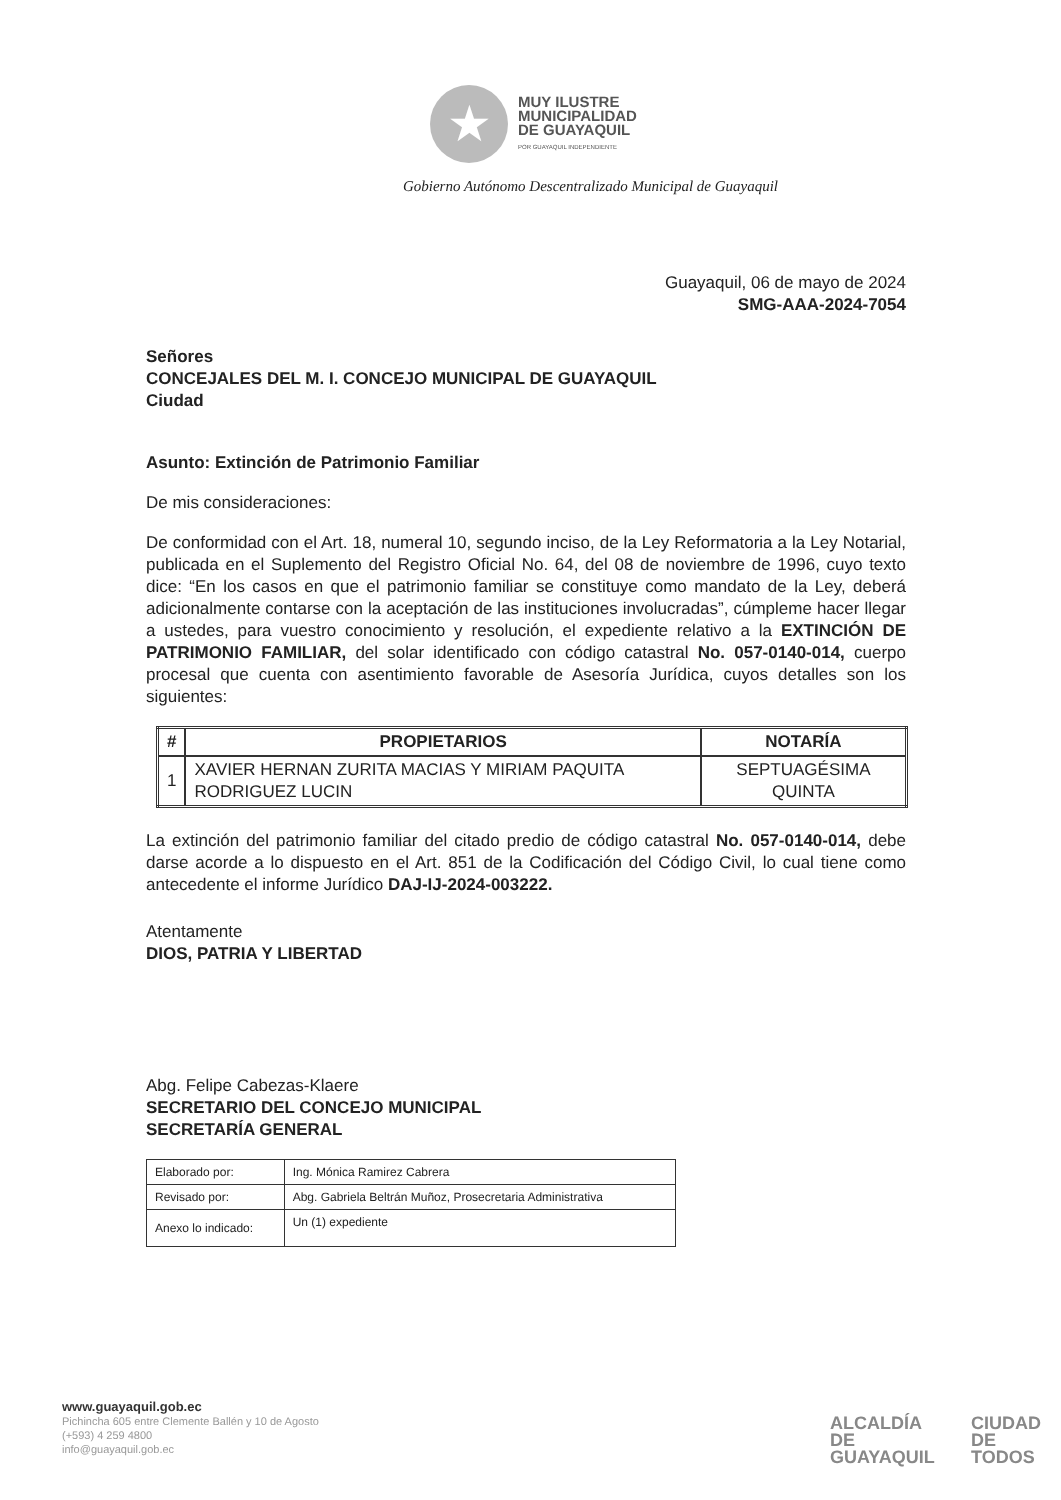★
MUY ILUSTRE
MUNICIPALIDAD
DE GUAYAQUIL
POR GUAYAQUIL INDEPENDIENTE
Gobierno Autónomo Descentralizado Municipal de Guayaquil
Guayaquil, 06 de mayo de 2024
SMG-AAA-2024-7054
Señores
CONCEJALES DEL M. I. CONCEJO MUNICIPAL DE GUAYAQUIL
Ciudad
Asunto: Extinción de Patrimonio Familiar
De mis consideraciones:
De conformidad con el Art. 18, numeral 10, segundo inciso, de la Ley Reformatoria a la Ley Notarial, publicada en el Suplemento del Registro Oficial No. 64, del 08 de noviembre de 1996, cuyo texto dice: “En los casos en que el patrimonio familiar se constituye como mandato de la Ley, deberá adicionalmente contarse con la aceptación de las instituciones involucradas”, cúmpleme hacer llegar a ustedes, para vuestro conocimiento y resolución, el expediente relativo a la EXTINCIÓN DE PATRIMONIO FAMILIAR, del solar identificado con código catastral No. 057-0140-014, cuerpo procesal que cuenta con asentimiento favorable de Asesoría Jurídica, cuyos detalles son los siguientes:
| # | PROPIETARIOS | NOTARÍA |
| --- | --- | --- |
| 1 | XAVIER HERNAN ZURITA MACIAS Y MIRIAM PAQUITA RODRIGUEZ LUCIN | SEPTUAGÉSIMA QUINTA |
La extinción del patrimonio familiar del citado predio de código catastral No. 057-0140-014, debe darse acorde a lo dispuesto en el Art. 851 de la Codificación del Código Civil, lo cual tiene como antecedente el informe Jurídico DAJ-IJ-2024-003222.
Atentamente
DIOS, PATRIA Y LIBERTAD
Abg. Felipe Cabezas-Klaere
SECRETARIO DEL CONCEJO MUNICIPAL
SECRETARÍA GENERAL
| Elaborado por: | Ing. Mónica Ramirez Cabrera |
| Revisado por: | Abg. Gabriela Beltrán Muñoz, Prosecretaria Administrativa |
| Anexo lo indicado: | Un (1) expediente |
www.guayaquil.gob.ec
Pichincha 605 entre Clemente Ballén y 10 de Agosto
(+593) 4 259 4800
info@guayaquil.gob.ec
ALCALDÍA
DE GUAYAQUIL
CIUDAD DE
TODOS